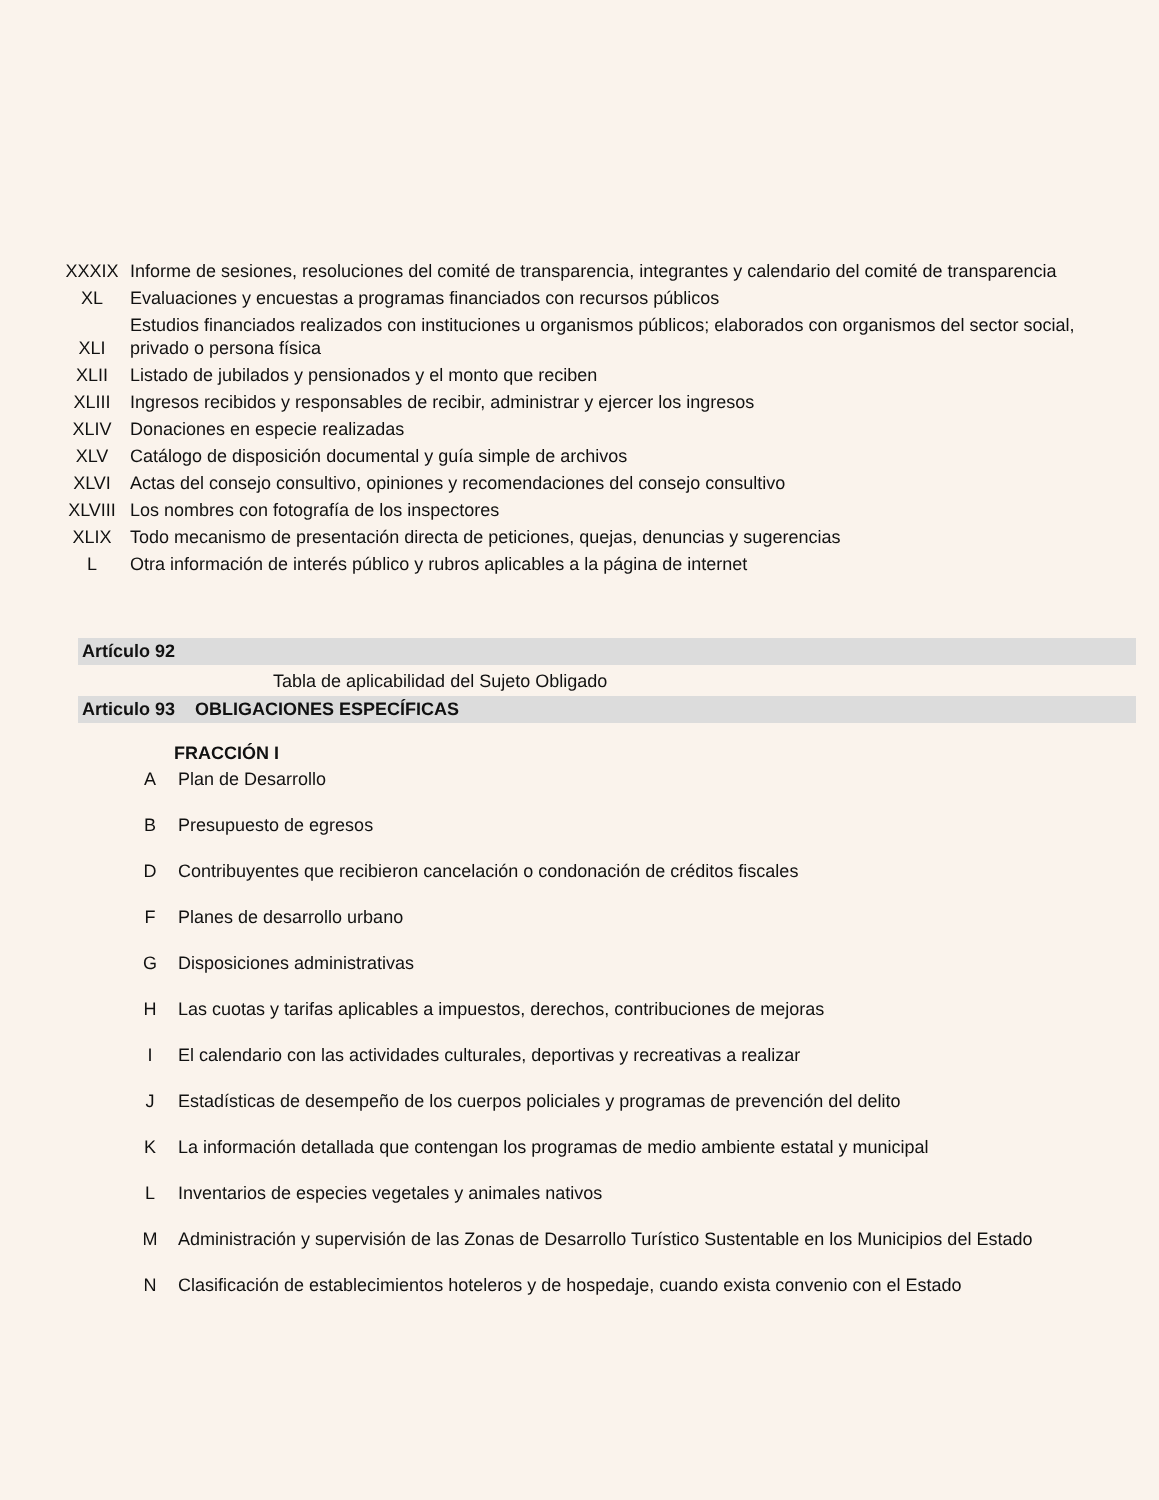| XXXIX | Informe de sesiones, resoluciones del comité de transparencia, integrantes y calendario del comité de transparencia |
| XL | Evaluaciones y encuestas a programas financiados con recursos públicos |
| XLI | Estudios financiados realizados con instituciones u organismos públicos; elaborados con organismos del sector social, privado o persona física |
| XLII | Listado de jubilados y pensionados y el monto que reciben |
| XLIII | Ingresos recibidos y responsables de recibir, administrar y ejercer los ingresos |
| XLIV | Donaciones en especie realizadas |
| XLV | Catálogo de disposición documental y guía simple de archivos |
| XLVI | Actas del consejo consultivo, opiniones y recomendaciones del consejo consultivo |
| XLVIII | Los nombres con fotografía de los inspectores |
| XLIX | Todo mecanismo de presentación directa de peticiones, quejas, denuncias y sugerencias |
| L | Otra información de interés público y rubros aplicables a la página de internet |
Artículo 92
Tabla de aplicabilidad del Sujeto Obligado
Articulo 93 OBLIGACIONES ESPECÍFICAS
FRACCIÓN I
| A | Plan de Desarrollo |
| B | Presupuesto de egresos |
| D | Contribuyentes que recibieron cancelación o condonación de créditos fiscales |
| F | Planes de desarrollo urbano |
| G | Disposiciones administrativas |
| H | Las cuotas y tarifas aplicables a impuestos, derechos, contribuciones de mejoras |
| I | El calendario con las actividades culturales, deportivas y recreativas a realizar |
| J | Estadísticas de desempeño de los cuerpos policiales y programas de prevención del delito |
| K | La información detallada que contengan los programas de medio ambiente estatal y municipal |
| L | Inventarios de especies vegetales y animales nativos |
| M | Administración y supervisión de las Zonas de Desarrollo Turístico Sustentable en los Municipios del Estado |
| N | Clasificación de establecimientos hoteleros y de hospedaje, cuando exista convenio con el Estado |